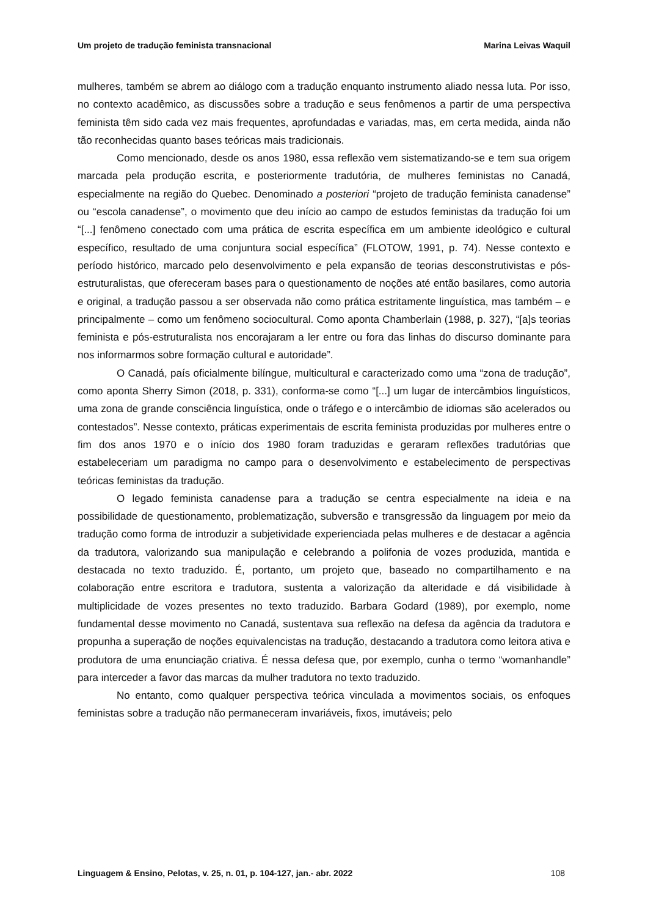Um projeto de tradução feminista transnacional Marina Leivas Waquil
mulheres, também se abrem ao diálogo com a tradução enquanto instrumento aliado nessa luta. Por isso, no contexto acadêmico, as discussões sobre a tradução e seus fenômenos a partir de uma perspectiva feminista têm sido cada vez mais frequentes, aprofundadas e variadas, mas, em certa medida, ainda não tão reconhecidas quanto bases teóricas mais tradicionais.
Como mencionado, desde os anos 1980, essa reflexão vem sistematizando-se e tem sua origem marcada pela produção escrita, e posteriormente tradutória, de mulheres feministas no Canadá, especialmente na região do Quebec. Denominado a posteriori “projeto de tradução feminista canadense” ou “escola canadense”, o movimento que deu início ao campo de estudos feministas da tradução foi um “[...] fenômeno conectado com uma prática de escrita específica em um ambiente ideológico e cultural específico, resultado de uma conjuntura social específica” (FLOTOW, 1991, p. 74). Nesse contexto e período histórico, marcado pelo desenvolvimento e pela expansão de teorias desconstrutivistas e pós-estruturalistas, que ofereceram bases para o questionamento de noções até então basilares, como autoria e original, a tradução passou a ser observada não como prática estritamente linguística, mas também – e principalmente – como um fenômeno sociocultural. Como aponta Chamberlain (1988, p. 327), “[a]s teorias feminista e pós-estruturalista nos encorajaram a ler entre ou fora das linhas do discurso dominante para nos informarmos sobre formação cultural e autoridade”.
O Canadá, país oficialmente bilíngue, multicultural e caracterizado como uma “zona de tradução”, como aponta Sherry Simon (2018, p. 331), conforma-se como “[...] um lugar de intercâmbios linguísticos, uma zona de grande consciência linguística, onde o tráfego e o intercâmbio de idiomas são acelerados ou contestados”. Nesse contexto, práticas experimentais de escrita feminista produzidas por mulheres entre o fim dos anos 1970 e o início dos 1980 foram traduzidas e geraram reflexões tradutórias que estabeleceriam um paradigma no campo para o desenvolvimento e estabelecimento de perspectivas teóricas feministas da tradução.
O legado feminista canadense para a tradução se centra especialmente na ideia e na possibilidade de questionamento, problematização, subversão e transgressão da linguagem por meio da tradução como forma de introduzir a subjetividade experienciada pelas mulheres e de destacar a agência da tradutora, valorizando sua manipulação e celebrando a polifonia de vozes produzida, mantida e destacada no texto traduzido. É, portanto, um projeto que, baseado no compartilhamento e na colaboração entre escritora e tradutora, sustenta a valorização da alteridade e dá visibilidade à multiplicidade de vozes presentes no texto traduzido. Barbara Godard (1989), por exemplo, nome fundamental desse movimento no Canadá, sustentava sua reflexão na defesa da agência da tradutora e propunha a superação de noções equivalencistas na tradução, destacando a tradutora como leitora ativa e produtora de uma enunciação criativa. É nessa defesa que, por exemplo, cunha o termo “womanhandle” para interceder a favor das marcas da mulher tradutora no texto traduzido.
No entanto, como qualquer perspectiva teórica vinculada a movimentos sociais, os enfoques feministas sobre a tradução não permaneceram invariáveis, fixos, imutáveis; pelo
Linguagem & Ensino, Pelotas, v. 25, n. 01, p. 104-127, jan.- abr. 2022 108